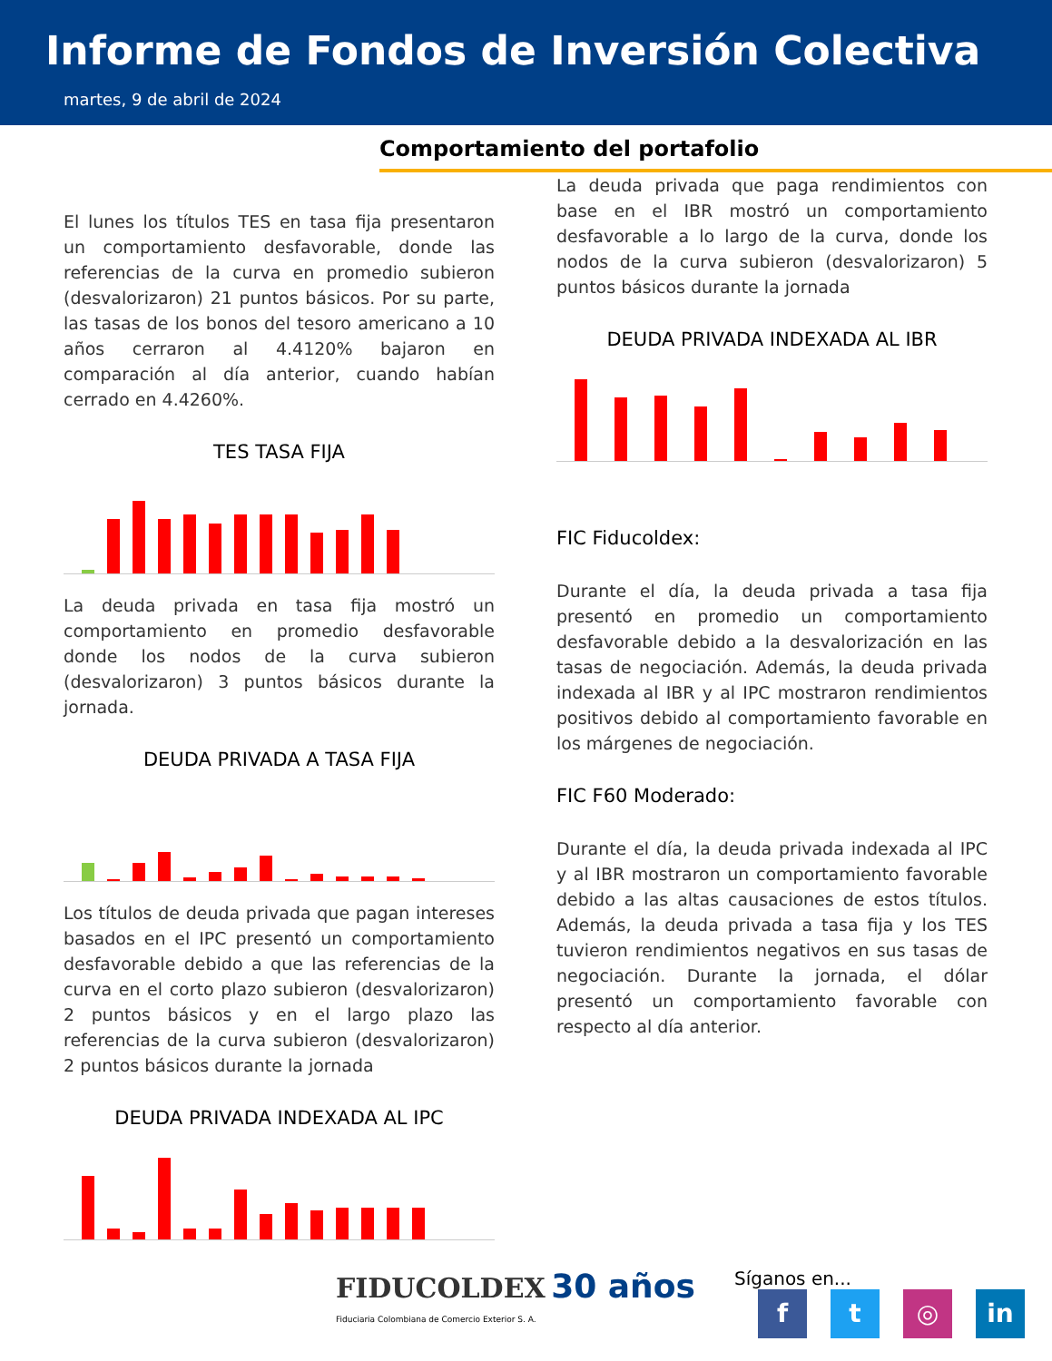Informe de Fondos de Inversión Colectiva
martes, 9 de abril de 2024
Comportamiento del portafolio
El lunes los títulos TES en tasa fija presentaron un comportamiento desfavorable, donde las referencias de la curva en promedio subieron (desvalorizaron) 21 puntos básicos. Por su parte, las tasas de los bonos del tesoro americano a 10 años cerraron al 4.4120% bajaron en comparación al día anterior, cuando habían cerrado en 4.4260%.
TES TASA FIJA
La deuda privada en tasa fija mostró un comportamiento en promedio desfavorable donde los nodos de la curva subieron (desvalorizaron) 3 puntos básicos durante la jornada.
DEUDA PRIVADA A TASA FIJA
Los títulos de deuda privada que pagan intereses basados en el IPC presentó un comportamiento desfavorable debido a que las referencias de la curva en el corto plazo subieron (desvalorizaron) 2 puntos básicos y en el largo plazo las referencias de la curva subieron (desvalorizaron) 2 puntos básicos durante la jornada
DEUDA PRIVADA INDEXADA AL IPC
La deuda privada que paga rendimientos con base en el IBR mostró un comportamiento desfavorable a lo largo de la curva, donde los nodos de la curva subieron (desvalorizaron) 5 puntos básicos durante la jornada
DEUDA PRIVADA INDEXADA AL IBR
FIC Fiducoldex:
Durante el día, la deuda privada a tasa fija presentó en promedio un comportamiento desfavorable debido a la desvalorización en las tasas de negociación. Además, la deuda privada indexada al IBR y al IPC mostraron rendimientos positivos debido al comportamiento favorable en los márgenes de negociación.
FIC F60 Moderado:
Durante el día, la deuda privada indexada al IPC y al IBR mostraron un comportamiento favorable debido a las altas causaciones de estos títulos. Además, la deuda privada a tasa fija y los TES tuvieron rendimientos negativos en sus tasas de negociación. Durante la jornada, el dólar presentó un comportamiento favorable con respecto al día anterior.
FIDUCOLDEX 30 años
Fiduciaria Colombiana de Comercio Exterior S. A.
Síganos en...
ft ◎ in